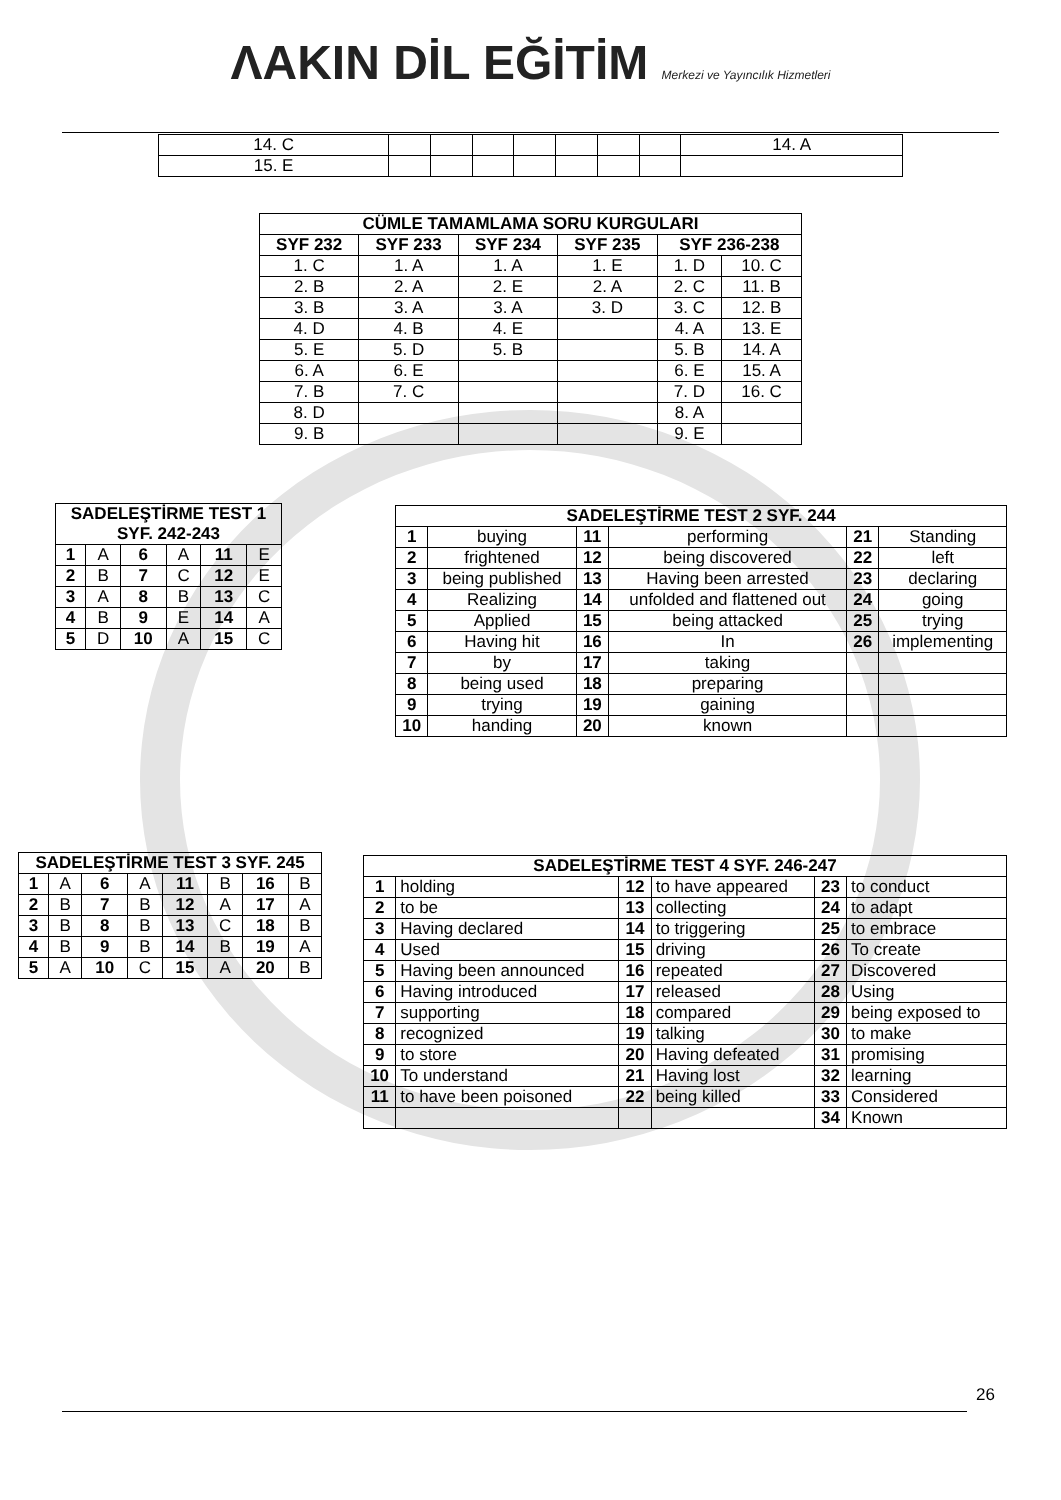ΛAKIN DİL EĞİTİM Merkezi ve Yayıncılık Hizmetleri
| 14. C | | | | | | | | 14. A |
| 15. E | | | | | | | | |
| CÜMLE TAMAMLAMA SORU KURGULARI | | | | | |
| --- | --- | --- | --- | --- | --- |
| SYF 232 | SYF 233 | SYF 234 | SYF 235 | SYF 236-238 | |
| 1. C | 1. A | 1. A | 1. E | 1. D | 10. C |
| 2. B | 2. A | 2. E | 2. A | 2. C | 11. B |
| 3. B | 3. A | 3. A | 3. D | 3. C | 12. B |
| 4. D | 4. B | 4. E | | 4. A | 13. E |
| 5. E | 5. D | 5. B | | 5. B | 14. A |
| 6. A | 6. E | | | 6. E | 15. A |
| 7. B | 7. C | | | 7. D | 16. C |
| 8. D | | | | 8. A | |
| 9. B | | | | 9. E | |
| SADELEŞTİRME TEST 1 SYF. 242-243 | | | | | |
| --- | --- | --- | --- | --- | --- |
| 1 | A | 6 | A | 11 | E |
| 2 | B | 7 | C | 12 | E |
| 3 | A | 8 | B | 13 | C |
| 4 | B | 9 | E | 14 | A |
| 5 | D | 10 | A | 15 | C |
| SADELEŞTİRME TEST 2 SYF. 244 | | | | | |
| --- | --- | --- | --- | --- | --- |
| 1 | buying | 11 | performing | 21 | Standing |
| 2 | frightened | 12 | being discovered | 22 | left |
| 3 | being published | 13 | Having been arrested | 23 | declaring |
| 4 | Realizing | 14 | unfolded and flattened out | 24 | going |
| 5 | Applied | 15 | being attacked | 25 | trying |
| 6 | Having hit | 16 | In | 26 | implementing |
| 7 | by | 17 | taking | | |
| 8 | being used | 18 | preparing | | |
| 9 | trying | 19 | gaining | | |
| 10 | handing | 20 | known | | |
| SADELEŞTİRME TEST 3 SYF. 245 | | | | | | | |
| --- | --- | --- | --- | --- | --- | --- | --- |
| 1 | A | 6 | A | 11 | B | 16 | B |
| 2 | B | 7 | B | 12 | A | 17 | A |
| 3 | B | 8 | B | 13 | C | 18 | B |
| 4 | B | 9 | B | 14 | B | 19 | A |
| 5 | A | 10 | C | 15 | A | 20 | B |
| SADELEŞTİRME TEST 4 SYF. 246-247 | | | | | |
| --- | --- | --- | --- | --- | --- |
| 1 | holding | 12 | to have appeared | 23 | to conduct |
| 2 | to be | 13 | collecting | 24 | to adapt |
| 3 | Having declared | 14 | to triggering | 25 | to embrace |
| 4 | Used | 15 | driving | 26 | To create |
| 5 | Having been announced | 16 | repeated | 27 | Discovered |
| 6 | Having introduced | 17 | released | 28 | Using |
| 7 | supporting | 18 | compared | 29 | being exposed to |
| 8 | recognized | 19 | talking | 30 | to make |
| 9 | to store | 20 | Having defeated | 31 | promising |
| 10 | To understand | 21 | Having lost | 32 | learning |
| 11 | to have been poisoned | 22 | being killed | 33 | Considered |
| | | | | 34 | Known |
26